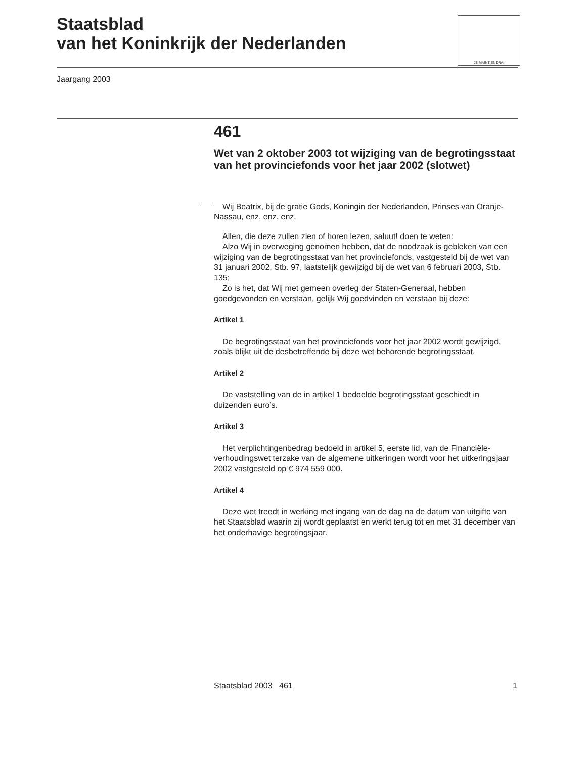Staatsblad
van het Koninkrijk der Nederlanden
JE MAINTIENDRAI
Jaargang 2003
461
Wet van 2 oktober 2003 tot wijziging van de begrotingsstaat van het provinciefonds voor het jaar 2002 (slotwet)
Wij Beatrix, bij de gratie Gods, Koningin der Nederlanden, Prinses van Oranje-Nassau, enz. enz. enz.
Allen, die deze zullen zien of horen lezen, saluut! doen te weten:
Alzo Wij in overweging genomen hebben, dat de noodzaak is gebleken van een wijziging van de begrotingsstaat van het provinciefonds, vastgesteld bij de wet van 31 januari 2002, Stb. 97, laatstelijk gewijzigd bij de wet van 6 februari 2003, Stb. 135;
Zo is het, dat Wij met gemeen overleg der Staten-Generaal, hebben goedgevonden en verstaan, gelijk Wij goedvinden en verstaan bij deze:
Artikel 1
De begrotingsstaat van het provinciefonds voor het jaar 2002 wordt gewijzigd, zoals blijkt uit de desbetreffende bij deze wet behorende begrotingsstaat.
Artikel 2
De vaststelling van de in artikel 1 bedoelde begrotingsstaat geschiedt in duizenden euro’s.
Artikel 3
Het verplichtingenbedrag bedoeld in artikel 5, eerste lid, van de Financiële-verhoudingswet terzake van de algemene uitkeringen wordt voor het uitkeringsjaar 2002 vastgesteld op € 974 559 000.
Artikel 4
Deze wet treedt in werking met ingang van de dag na de datum van uitgifte van het Staatsblad waarin zij wordt geplaatst en werkt terug tot en met 31 december van het onderhavige begrotingsjaar.
Staatsblad 2003 461 1